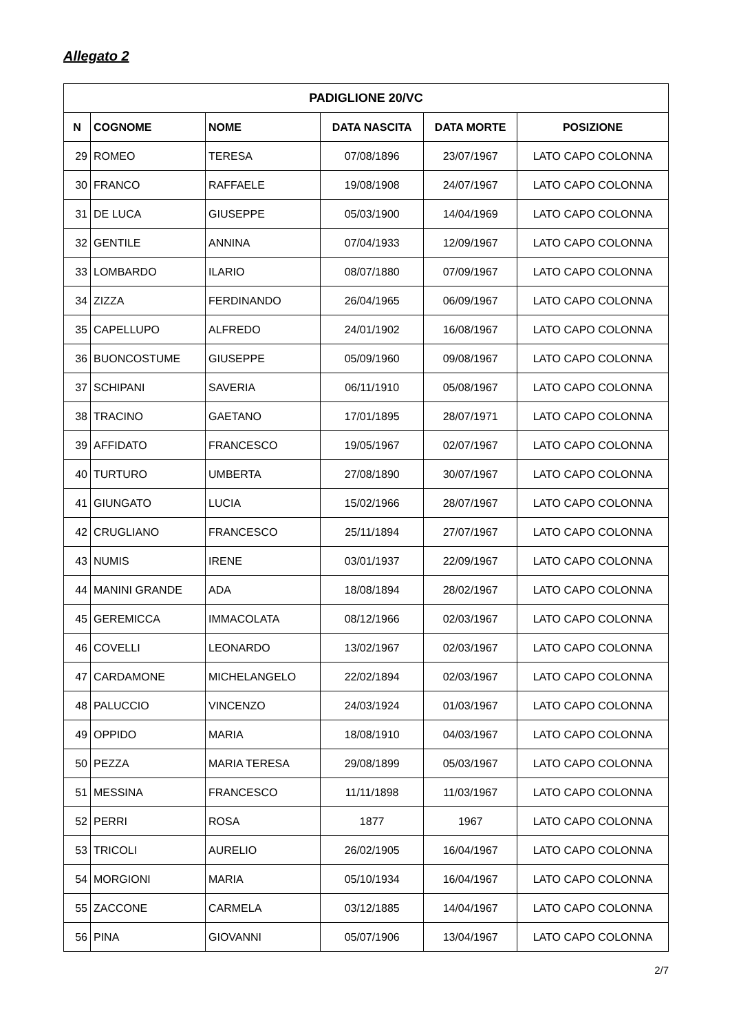Allegato 2
| PADIGLIONE 20/VC | | | | | |
| --- | --- | --- | --- | --- | --- |
| N | COGNOME | NOME | DATA NASCITA | DATA MORTE | POSIZIONE |
| 29 | ROMEO | TERESA | 07/08/1896 | 23/07/1967 | LATO CAPO COLONNA |
| 30 | FRANCO | RAFFAELE | 19/08/1908 | 24/07/1967 | LATO CAPO COLONNA |
| 31 | DE LUCA | GIUSEPPE | 05/03/1900 | 14/04/1969 | LATO CAPO COLONNA |
| 32 | GENTILE | ANNINA | 07/04/1933 | 12/09/1967 | LATO CAPO COLONNA |
| 33 | LOMBARDO | ILARIO | 08/07/1880 | 07/09/1967 | LATO CAPO COLONNA |
| 34 | ZIZZA | FERDINANDO | 26/04/1965 | 06/09/1967 | LATO CAPO COLONNA |
| 35 | CAPELLUPO | ALFREDO | 24/01/1902 | 16/08/1967 | LATO CAPO COLONNA |
| 36 | BUONCOSTUME | GIUSEPPE | 05/09/1960 | 09/08/1967 | LATO CAPO COLONNA |
| 37 | SCHIPANI | SAVERIA | 06/11/1910 | 05/08/1967 | LATO CAPO COLONNA |
| 38 | TRACINO | GAETANO | 17/01/1895 | 28/07/1971 | LATO CAPO COLONNA |
| 39 | AFFIDATO | FRANCESCO | 19/05/1967 | 02/07/1967 | LATO CAPO COLONNA |
| 40 | TURTURO | UMBERTA | 27/08/1890 | 30/07/1967 | LATO CAPO COLONNA |
| 41 | GIUNGATO | LUCIA | 15/02/1966 | 28/07/1967 | LATO CAPO COLONNA |
| 42 | CRUGLIANO | FRANCESCO | 25/11/1894 | 27/07/1967 | LATO CAPO COLONNA |
| 43 | NUMIS | IRENE | 03/01/1937 | 22/09/1967 | LATO CAPO COLONNA |
| 44 | MANINI GRANDE | ADA | 18/08/1894 | 28/02/1967 | LATO CAPO COLONNA |
| 45 | GEREMICCA | IMMACOLATA | 08/12/1966 | 02/03/1967 | LATO CAPO COLONNA |
| 46 | COVELLI | LEONARDO | 13/02/1967 | 02/03/1967 | LATO CAPO COLONNA |
| 47 | CARDAMONE | MICHELANGELO | 22/02/1894 | 02/03/1967 | LATO CAPO COLONNA |
| 48 | PALUCCIO | VINCENZO | 24/03/1924 | 01/03/1967 | LATO CAPO COLONNA |
| 49 | OPPIDO | MARIA | 18/08/1910 | 04/03/1967 | LATO CAPO COLONNA |
| 50 | PEZZA | MARIA TERESA | 29/08/1899 | 05/03/1967 | LATO CAPO COLONNA |
| 51 | MESSINA | FRANCESCO | 11/11/1898 | 11/03/1967 | LATO CAPO COLONNA |
| 52 | PERRI | ROSA | 1877 | 1967 | LATO CAPO COLONNA |
| 53 | TRICOLI | AURELIO | 26/02/1905 | 16/04/1967 | LATO CAPO COLONNA |
| 54 | MORGIONI | MARIA | 05/10/1934 | 16/04/1967 | LATO CAPO COLONNA |
| 55 | ZACCONE | CARMELA | 03/12/1885 | 14/04/1967 | LATO CAPO COLONNA |
| 56 | PINA | GIOVANNI | 05/07/1906 | 13/04/1967 | LATO CAPO COLONNA |
2/7